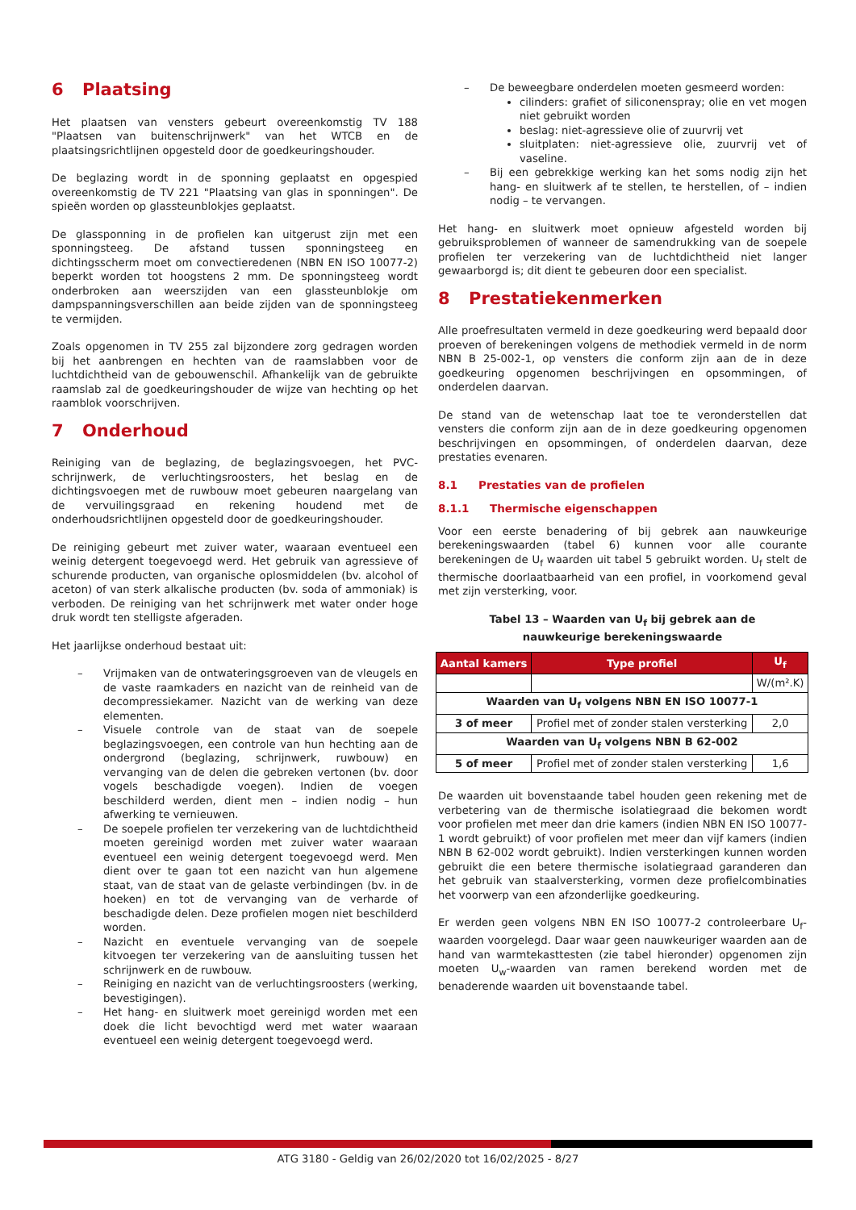6 Plaatsing
Het plaatsen van vensters gebeurt overeenkomstig TV 188 "Plaatsen van buitenschrijnwerk" van het WTCB en de plaatsingsrichtlijnen opgesteld door de goedkeuringshouder.
De beglazing wordt in de sponning geplaatst en opgespied overeenkomstig de TV 221 "Plaatsing van glas in sponningen". De spieën worden op glassteunblokjes geplaatst.
De glassponning in de profielen kan uitgerust zijn met een sponningsteeg. De afstand tussen sponningsteeg en dichtingsscherm moet om convectieredenen (NBN EN ISO 10077-2) beperkt worden tot hoogstens 2 mm. De sponningsteeg wordt onderbroken aan weerszijden van een glassteunblokje om dampspanningsverschillen aan beide zijden van de sponningsteeg te vermijden.
Zoals opgenomen in TV 255 zal bijzondere zorg gedragen worden bij het aanbrengen en hechten van de raamslabben voor de luchtdichtheid van de gebouwenschil. Afhankelijk van de gebruikte raamslab zal de goedkeuringshouder de wijze van hechting op het raamblok voorschrijven.
7 Onderhoud
Reiniging van de beglazing, de beglazingsvoegen, het PVC-schrijnwerk, de verluchtingsroosters, het beslag en de dichtingsvoegen met de ruwbouw moet gebeuren naargelang van de vervuilingsgraad en rekening houdend met de onderhoudsrichtlijnen opgesteld door de goedkeuringshouder.
De reiniging gebeurt met zuiver water, waaraan eventueel een weinig detergent toegevoegd werd. Het gebruik van agressieve of schurende producten, van organische oplosmiddelen (bv. alcohol of aceton) of van sterk alkalische producten (bv. soda of ammoniak) is verboden. De reiniging van het schrijnwerk met water onder hoge druk wordt ten stelligste afgeraden.
Het jaarlijkse onderhoud bestaat uit:
– Vrijmaken van de ontwateringsgroeven van de vleugels en de vaste raamkaders en nazicht van de reinheid van de decompressiekamer. Nazicht van de werking van deze elementen.
– Visuele controle van de staat van de soepele beglazingsvoegen, een controle van hun hechting aan de ondergrond (beglazing, schrijnwerk, ruwbouw) en vervanging van de delen die gebreken vertonen (bv. door vogels beschadigde voegen). Indien de voegen beschilderd werden, dient men – indien nodig – hun afwerking te vernieuwen.
– De soepele profielen ter verzekering van de luchtdichtheid moeten gereinigd worden met zuiver water waaraan eventueel een weinig detergent toegevoegd werd. Men dient over te gaan tot een nazicht van hun algemene staat, van de staat van de gelaste verbindingen (bv. in de hoeken) en tot de vervanging van de verharde of beschadigde delen. Deze profielen mogen niet beschilderd worden.
– Nazicht en eventuele vervanging van de soepele kitvoegen ter verzekering van de aansluiting tussen het schrijnwerk en de ruwbouw.
– Reiniging en nazicht van de verluchtingsroosters (werking, bevestigingen).
– Het hang- en sluitwerk moet gereinigd worden met een doek die licht bevochtigd werd met water waaraan eventueel een weinig detergent toegevoegd werd.
– De beweegbare onderdelen moeten gesmeerd worden:
cilinders: grafiet of siliconenspray; olie en vet mogen niet gebruikt worden
beslag: niet-agressieve olie of zuurvrij vet
sluitplaten: niet-agressieve olie, zuurvrij vet of vaseline.
– Bij een gebrekkige werking kan het soms nodig zijn het hang- en sluitwerk af te stellen, te herstellen, of – indien nodig – te vervangen.
Het hang- en sluitwerk moet opnieuw afgesteld worden bij gebruiksproblemen of wanneer de samendrukking van de soepele profielen ter verzekering van de luchtdichtheid niet langer gewaarborgd is; dit dient te gebeuren door een specialist.
8 Prestatiekenmerken
Alle proefresultaten vermeld in deze goedkeuring werd bepaald door proeven of berekeningen volgens de methodiek vermeld in de norm NBN B 25-002-1, op vensters die conform zijn aan de in deze goedkeuring opgenomen beschrijvingen en opsommingen, of onderdelen daarvan.
De stand van de wetenschap laat toe te veronderstellen dat vensters die conform zijn aan de in deze goedkeuring opgenomen beschrijvingen en opsommingen, of onderdelen daarvan, deze prestaties evenaren.
8.1 Prestaties van de profielen
8.1.1 Thermische eigenschappen
Voor een eerste benadering of bij gebrek aan nauwkeurige berekeningswaarden (tabel 6) kunnen voor alle courante berekeningen de U<sub>f</sub> waarden uit tabel 5 gebruikt worden. U<sub>f</sub> stelt de thermische doorlaatbaarheid van een profiel, in voorkomend geval met zijn versterking, voor.
Tabel 13 – Waarden van U<sub>f</sub> bij gebrek aan de
nauwkeurige berekeningswaarde
| Aantal kamers | Type profiel | U<sub>f</sub> |
| --- | --- | --- |
| | | W/(m².K) |
| Waarden van U<sub>f</sub> volgens NBN EN ISO 10077-1 | | |
| 3 of meer | Profiel met of zonder stalen versterking | 2,0 |
| Waarden van U<sub>f</sub> volgens NBN B 62-002 | | |
| 5 of meer | Profiel met of zonder stalen versterking | 1,6 |
De waarden uit bovenstaande tabel houden geen rekening met de verbetering van de thermische isolatiegraad die bekomen wordt voor profielen met meer dan drie kamers (indien NBN EN ISO 10077-1 wordt gebruikt) of voor profielen met meer dan vijf kamers (indien NBN B 62-002 wordt gebruikt). Indien versterkingen kunnen worden gebruikt die een betere thermische isolatiegraad garanderen dan het gebruik van staalversterking, vormen deze profielcombinaties het voorwerp van een afzonderlijke goedkeuring.
Er werden geen volgens NBN EN ISO 10077-2 controleerbare U<sub>f</sub>-waarden voorgelegd. Daar waar geen nauwkeuriger waarden aan de hand van warmtekasttesten (zie tabel hieronder) opgenomen zijn moeten U<sub>w</sub>-waarden van ramen berekend worden met de benaderende waarden uit bovenstaande tabel.
ATG 3180 - Geldig van 26/02/2020 tot 16/02/2025 - 8/27